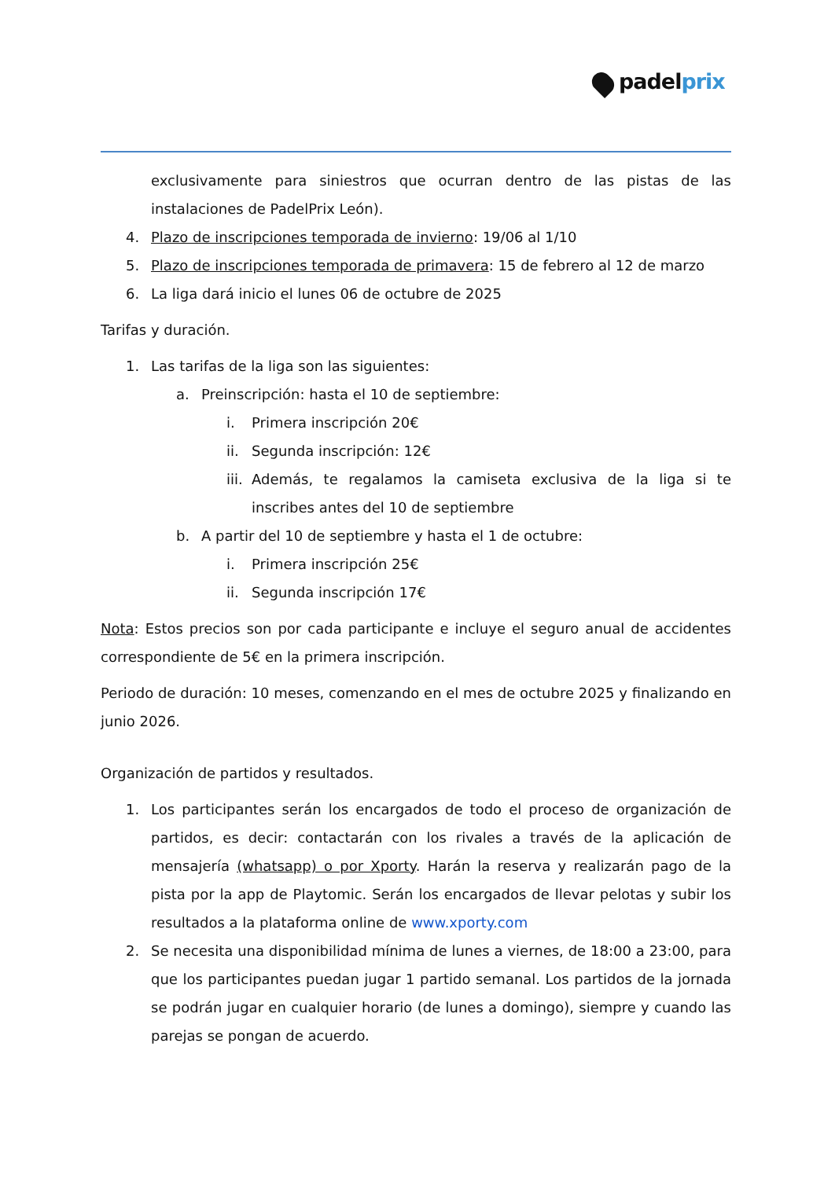padelprix
exclusivamente para siniestros que ocurran dentro de las pistas de las instalaciones de PadelPrix León).
4. Plazo de inscripciones temporada de invierno: 19/06 al 1/10
5. Plazo de inscripciones temporada de primavera: 15 de febrero al 12 de marzo
6. La liga dará inicio el lunes 06 de octubre de 2025
Tarifas y duración.
1. Las tarifas de la liga son las siguientes:
a. Preinscripción: hasta el 10 de septiembre:
i. Primera inscripción 20€
ii. Segunda inscripción: 12€
iii. Además, te regalamos la camiseta exclusiva de la liga si te inscribes antes del 10 de septiembre
b. A partir del 10 de septiembre y hasta el 1 de octubre:
i. Primera inscripción 25€
ii. Segunda inscripción 17€
Nota: Estos precios son por cada participante e incluye el seguro anual de accidentes correspondiente de 5€ en la primera inscripción.
Periodo de duración: 10 meses, comenzando en el mes de octubre 2025 y finalizando en junio 2026.
Organización de partidos y resultados.
1. Los participantes serán los encargados de todo el proceso de organización de partidos, es decir: contactarán con los rivales a través de la aplicación de mensajería (whatsapp) o por Xporty. Harán la reserva y realizarán pago de la pista por la app de Playtomic. Serán los encargados de llevar pelotas y subir los resultados a la plataforma online de www.xporty.com
2. Se necesita una disponibilidad mínima de lunes a viernes, de 18:00 a 23:00, para que los participantes puedan jugar 1 partido semanal. Los partidos de la jornada se podrán jugar en cualquier horario (de lunes a domingo), siempre y cuando las parejas se pongan de acuerdo.